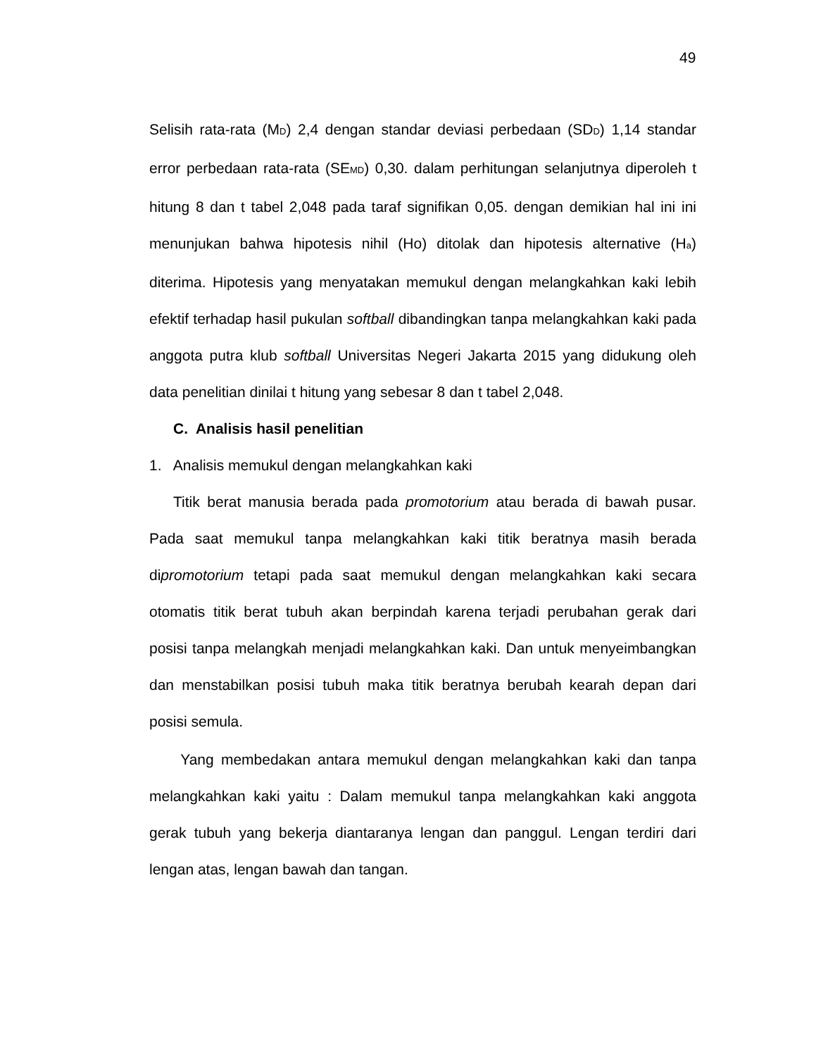49
Selisih rata-rata (MD) 2,4 dengan standar deviasi perbedaan (SDD) 1,14 standar error perbedaan rata-rata (SEMD) 0,30. dalam perhitungan selanjutnya diperoleh t hitung 8 dan t tabel 2,048 pada taraf signifikan 0,05. dengan demikian hal ini ini menunjukan bahwa hipotesis nihil (Ho) ditolak dan hipotesis alternative (Ha) diterima. Hipotesis yang menyatakan memukul dengan melangkahkan kaki lebih efektif terhadap hasil pukulan softball dibandingkan tanpa melangkahkan kaki pada anggota putra klub softball Universitas Negeri Jakarta 2015 yang didukung oleh data penelitian dinilai t hitung yang sebesar 8 dan t tabel 2,048.
C. Analisis hasil penelitian
1. Analisis memukul dengan melangkahkan kaki
Titik berat manusia berada pada promotorium atau berada di bawah pusar. Pada saat memukul tanpa melangkahkan kaki titik beratnya masih berada dipromotorium tetapi pada saat memukul dengan melangkahkan kaki secara otomatis titik berat tubuh akan berpindah karena terjadi perubahan gerak dari posisi tanpa melangkah menjadi melangkahkan kaki. Dan untuk menyeimbangkan dan menstabilkan posisi tubuh maka titik beratnya berubah kearah depan dari posisi semula.
Yang membedakan antara memukul dengan melangkahkan kaki dan tanpa melangkahkan kaki yaitu : Dalam memukul tanpa melangkahkan kaki anggota gerak tubuh yang bekerja diantaranya lengan dan panggul. Lengan terdiri dari lengan atas, lengan bawah dan tangan.